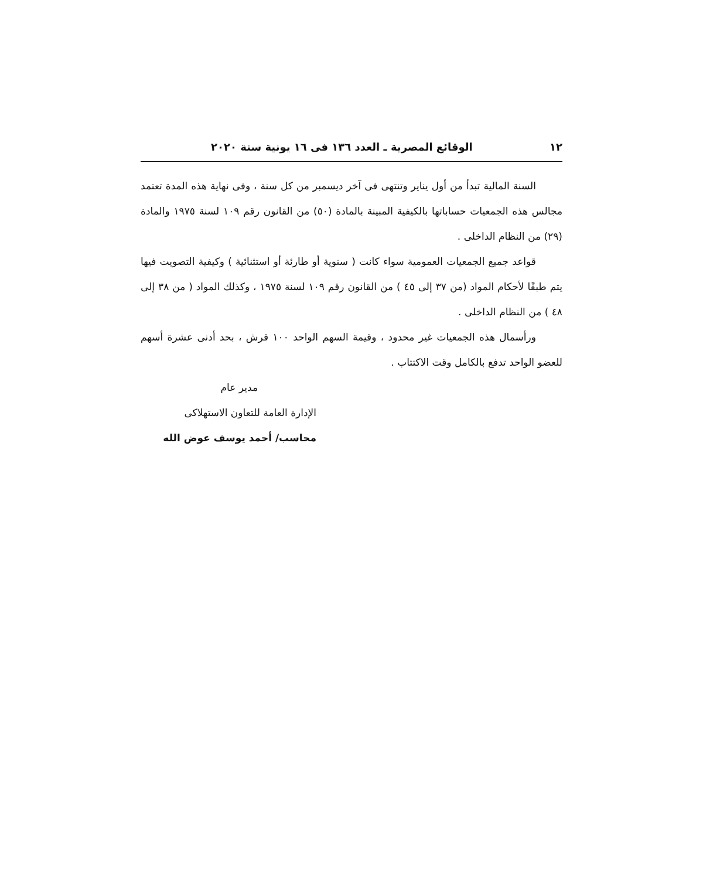١٢ الوقائع المصرية ـ العدد ١٣٦ فى ١٦ يونية سنة ٢٠٢٠
السنة المالية تبدأ من أول يناير وتنتهى فى آخر ديسمبر من كل سنة ، وفى نهاية هذه المدة تعتمد مجالس هذه الجمعيات حساباتها بالكيفية المبينة بالمادة (٥٠) من القانون رقم ١٠٩ لسنة ١٩٧٥ والمادة (٢٩) من النظام الداخلى .
قواعد جميع الجمعيات العمومية سواء كانت ( سنوية أو طارئة أو استثنائية ) وكيفية التصويت فيها يتم طبقًا لأحكام المواد (من ٣٧ إلى ٤٥ ) من القانون رقم ١٠٩ لسنة ١٩٧٥ ، وكذلك المواد ( من ٣٨ إلى ٤٨ ) من النظام الداخلى .
ورأسمال هذه الجمعيات غير محدود ، وقيمة السهم الواحد ١٠٠ قرش ، بحد أدنى عشرة أسهم للعضو الواحد تدفع بالكامل وقت الاكتتاب .
مدير عام
الإدارة العامة للتعاون الاستهلاكى
محاسب/ أحمد يوسف عوض الله